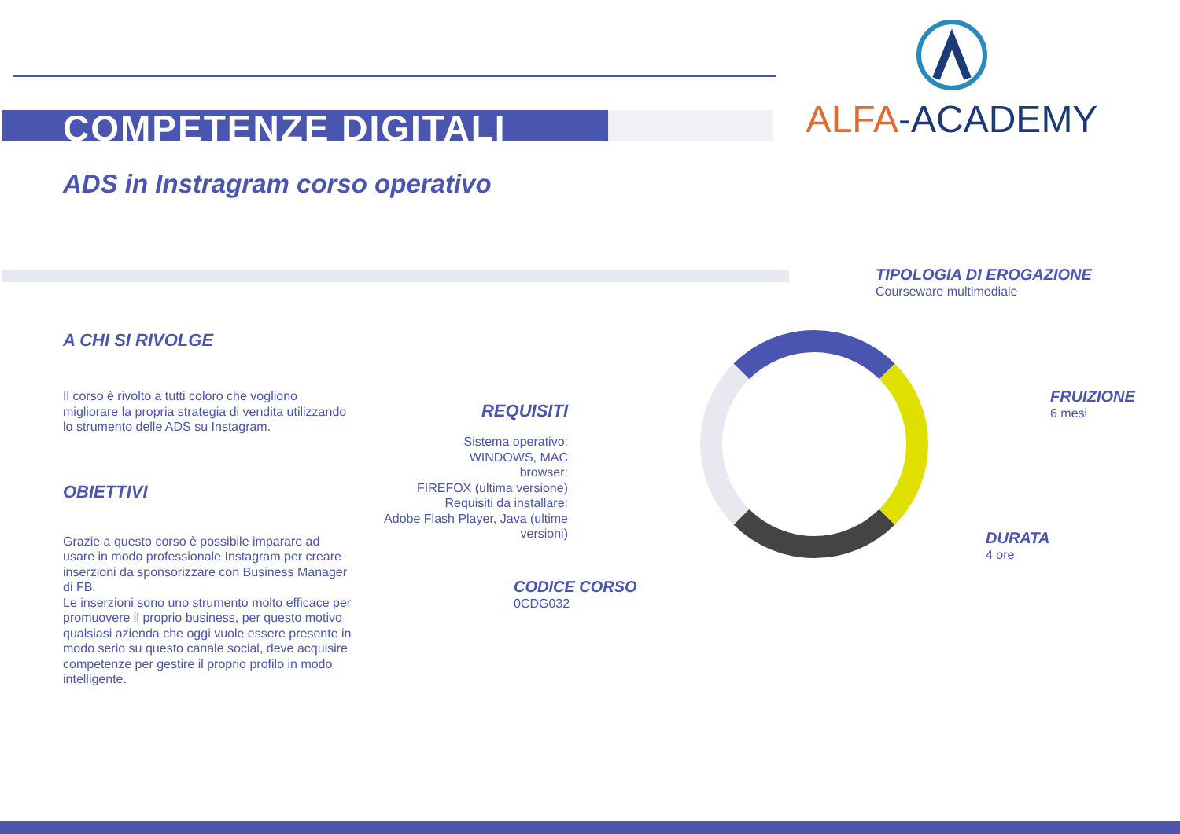COMPETENZE DIGITALI
ALFA-ACADEMY
ADS in Instragram corso operativo
A CHI SI RIVOLGE
Il corso è rivolto a tutti coloro che vogliono migliorare la propria strategia di vendita utilizzando lo strumento delle ADS su Instagram.
OBIETTIVI
Grazie a questo corso è possibile imparare ad usare in modo professionale Instagram per creare inserzioni da sponsorizzare con Business Manager di FB.
Le inserzioni sono uno strumento molto efficace per promuovere il proprio business, per questo motivo qualsiasi azienda che oggi vuole essere presente in modo serio su questo canale social, deve acquisire competenze per gestire il proprio profilo in modo intelligente.
REQUISITI
Sistema operativo:
WINDOWS, MAC
browser:
FIREFOX (ultima versione)
Requisiti da installare:
Adobe Flash Player, Java (ultime versioni)
TIPOLOGIA DI EROGAZIONE
Courseware multimediale
FRUIZIONE
6 mesi
DURATA
4 ore
CODICE CORSO
0CDG032